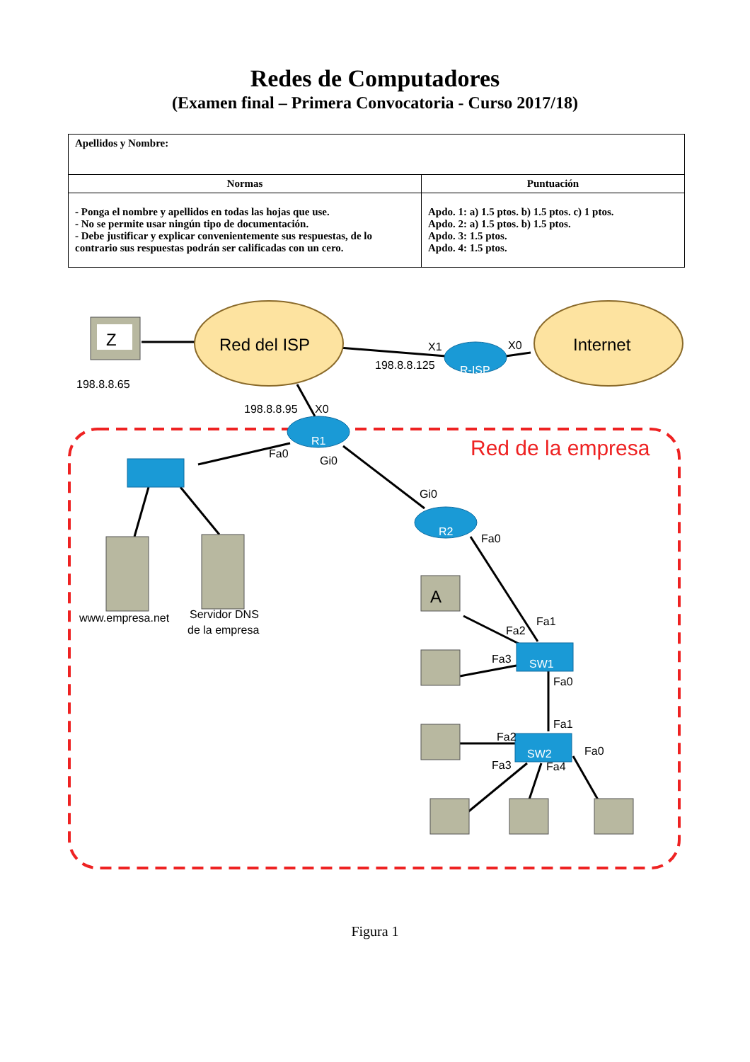Redes de Computadores
(Examen final – Primera Convocatoria - Curso 2017/18)
| Apellidos y Nombre: | |
| Normas | Puntuación |
| - Ponga el nombre y apellidos en todas las hojas que use. - No se permite usar ningún tipo de documentación. - Debe justificar y explicar convenientemente sus respuestas, de lo contrario sus respuestas podrán ser calificadas con un cero. | Apdo. 1: a) 1.5 ptos. b) 1.5 ptos. c) 1 ptos. Apdo. 2: a) 1.5 ptos. b) 1.5 ptos. Apdo. 3: 1.5 ptos. Apdo. 4: 1.5 ptos. |
Red del ISP
Internet
Z
198.8.8.65
R-ISP
R1
R2
SW1
SW2
X1
X0
198.8.8.125
198.8.8.95
X0
Fa0
Gi0
Gi0
Fa0
Fa1
Fa2
Fa3
Fa0
Fa1
Fa2
Fa3
Fa4
Fa0
www.empresa.net
Servidor DNS
de la empresa
Red de la empresa
A
Figura 1